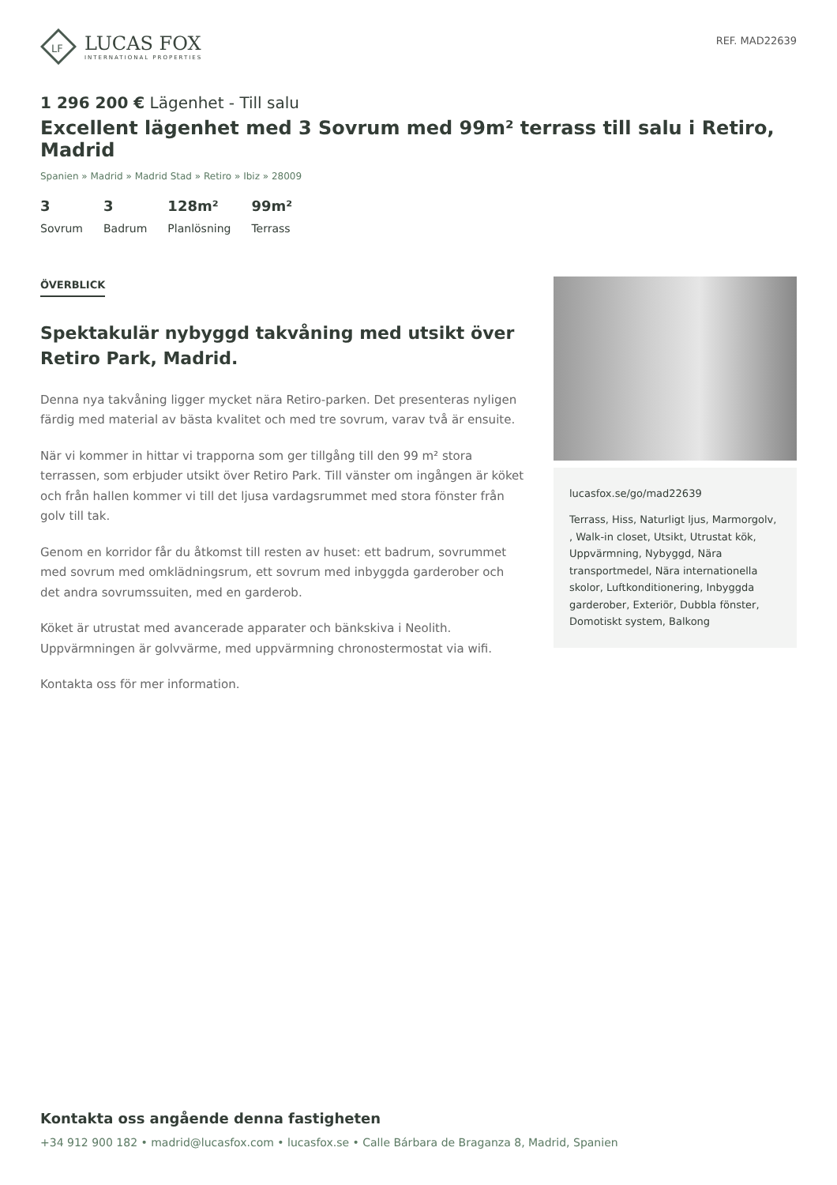LF
LUCAS FOX
INTERNATIONAL PROPERTIES
REF. MAD22639
1 296 200 € Lägenhet - Till salu
Excellent lägenhet med 3 Sovrum med 99m² terrass till salu i Retiro, Madrid
Spanien » Madrid » Madrid Stad » Retiro » Ibiz » 28009
3
Sovrum
3
Badrum
128m²
Planlösning
99m²
Terrass
ÖVERBLICK
Spektakulär nybyggd takvåning med utsikt över Retiro Park, Madrid.
Denna nya takvåning ligger mycket nära Retiro-parken. Det presenteras nyligen färdig med material av bästa kvalitet och med tre sovrum, varav två är ensuite.
När vi kommer in hittar vi trapporna som ger tillgång till den 99 m² stora terrassen, som erbjuder utsikt över Retiro Park. Till vänster om ingången är köket och från hallen kommer vi till det ljusa vardagsrummet med stora fönster från golv till tak.
Genom en korridor får du åtkomst till resten av huset: ett badrum, sovrummet med sovrum med omklädningsrum, ett sovrum med inbyggda garderober och det andra sovrumssuiten, med en garderob.
Köket är utrustat med avancerade apparater och bänkskiva i Neolith. Uppvärmningen är golvvärme, med uppvärmning chronostermostat via wifi.
Kontakta oss för mer information.
lucasfox.se/go/mad22639
Terrass, Hiss, Naturligt ljus, Marmorgolv, , Walk-in closet, Utsikt, Utrustat kök, Uppvärmning, Nybyggd, Nära transportmedel, Nära internationella skolor, Luftkonditionering, Inbyggda garderober, Exteriör, Dubbla fönster, Domotiskt system, Balkong
Kontakta oss angående denna fastigheten
+34 912 900 182 • madrid@lucasfox.com • lucasfox.se • Calle Bárbara de Braganza 8, Madrid, Spanien